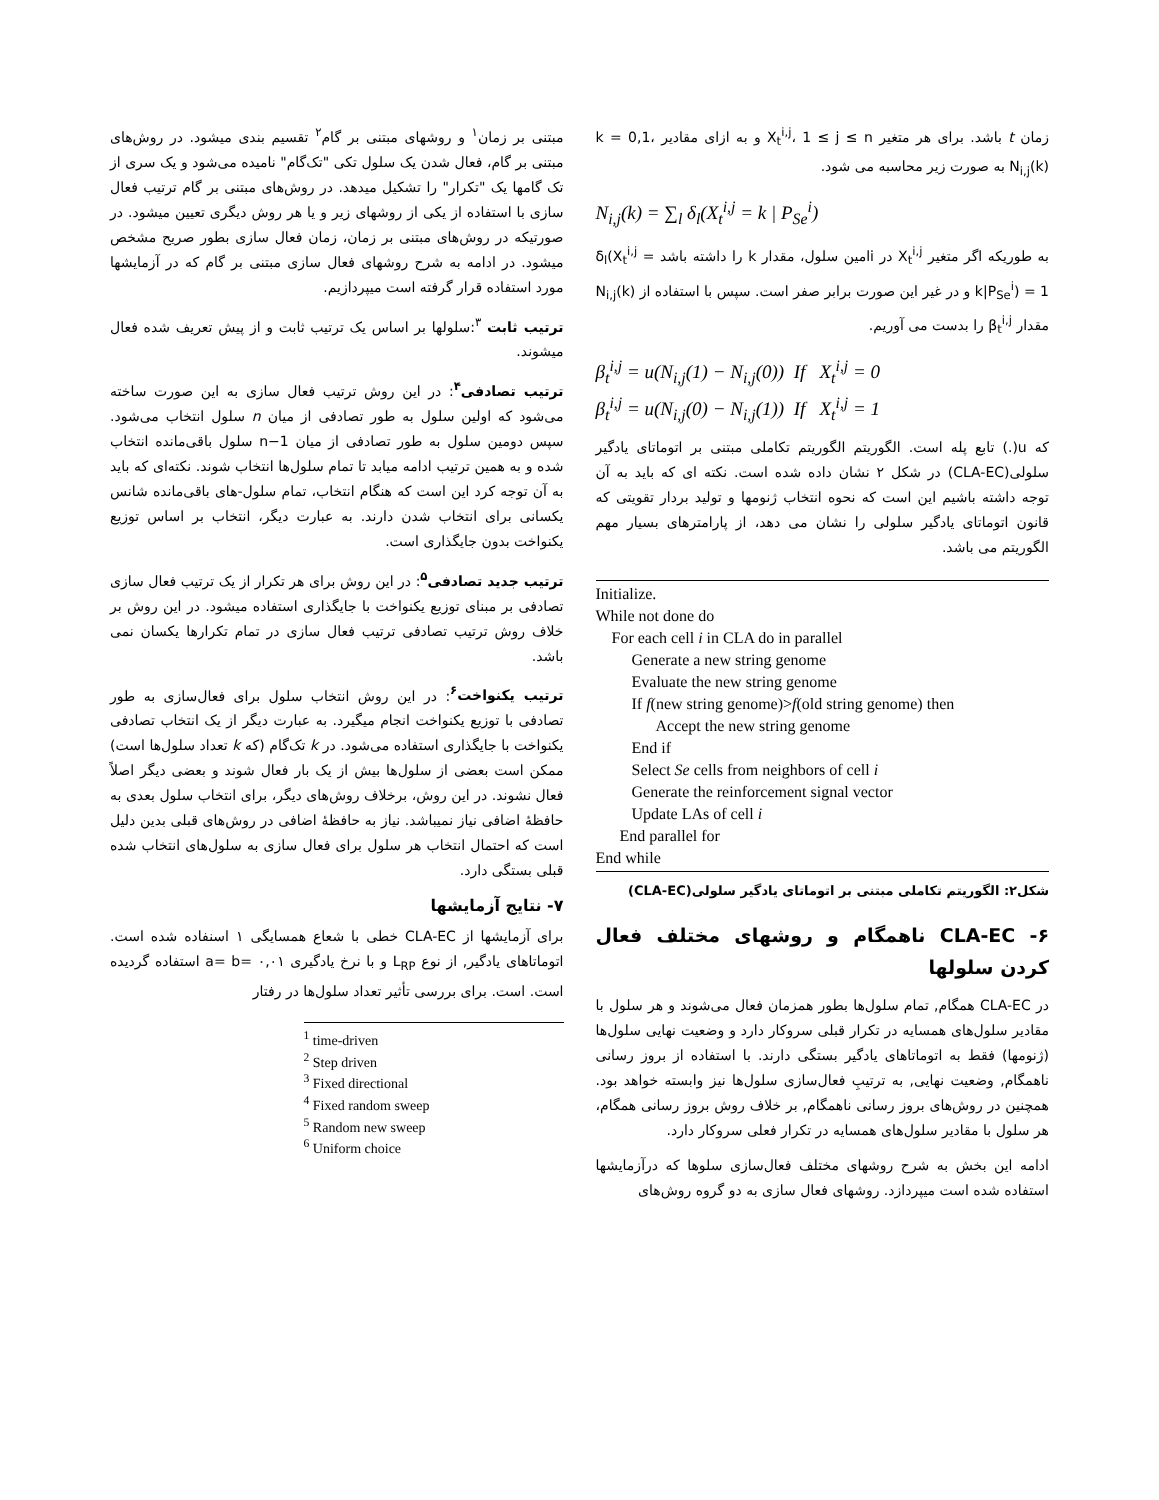زمان t باشد. برای هر متغیر X<sub>t</sub><sup>i,j</sup>، 1 ≤ j ≤ n و به ازای مقادیر k = 0,1، N<sub>i,j</sub>(k) به صورت زیر محاسبه می شود.
N<sub>i,j</sub>(k) = ∑<sub>l</sub> δ<sub>l</sub>(X<sub>t</sub><sup>i,j</sup> = k | P<sub>Se</sub><sup>i</sup>)
به طوریکه اگر متغیر X<sub>t</sub><sup>i,j</sup> در iامین سلول، مقدار k را داشته باشد δ<sub>l</sub>(X<sub>t</sub><sup>i,j</sup> = k|P<sub>Se</sub><sup>i</sup>) = 1 و در غیر این صورت برابر صفر است. سپس با استفاده از N<sub>i,j</sub>(k) مقدار β<sub>t</sub><sup>i,j</sup> را بدست می آوریم.
β<sub>t</sub><sup>i,j</sup> = u(N<sub>i,j</sub>(1) − N<sub>i,j</sub>(0)) If X<sub>t</sub><sup>i,j</sup> = 0
β<sub>t</sub><sup>i,j</sup> = u(N<sub>i,j</sub>(0) − N<sub>i,j</sub>(1)) If X<sub>t</sub><sup>i,j</sup> = 1
که u(.) تابع پله است. الگوریتم الگوریتم تکاملی مبتنی بر اتوماتای یادگیر سلولی(CLA-EC) در شکل ۲ نشان داده شده است. نکته ای که باید به آن توجه داشته باشیم این است که نحوه انتخاب ژنومها و تولید بردار تقویتی که قانون اتوماتای یادگیر سلولی را نشان می دهد، از پارامترهای بسیار مهم الگوریتم می باشد.
Initialize.
While not done do
For each cell i in CLA do in parallel
Generate a new string genome
Evaluate the new string genome
If f(new string genome)>f(old string genome) then
Accept the new string genome
End if
Select Se cells from neighbors of cell i
Generate the reinforcement signal vector
Update LAs of cell i
End parallel for
End while
شکل۲: الگوریتم تکاملی مبتنی بر اتوماتای یادگیر سلولی(CLA-EC)
۶- CLA-EC ناهمگام و روشهای مختلف فعال کردن سلولها
در CLA-EC همگام, تمام سلول‌ها بطور همزمان فعال می‌شوند و هر سلول با مقادیر سلول‌های همسایه در تکرار قبلی سروکار دارد و وضعیت نهایی سلول‌ها (ژنومها) فقط به اتوماتاهای یادگیر بستگی دارند. با استفاده از بروز رسانی ناهمگام, وضعیت نهایی, به ترتیبِ فعال‌سازی سلول‌ها نیز وابسته خواهد بود. همچنین در روش‌های بروز رسانی ناهمگام, بر خلاف روش بروز رسانی همگام، هر سلول با مقادیر سلول‌های همسایه در تکرار فعلی سروکار دارد.
ادامه این بخش به شرح روشهای مختلف فعال‌سازی سلوها که درآزمایشها استفاده شده است میپردازد. روشهای فعال سازی به دو گروه روش‌های
مبتنی بر زمان<sup>۱</sup> و روشهای مبتنی بر گام<sup>۲</sup> تقسیم بندی میشود. در روش‌های مبتنی بر گام، فعال شدن یک سلول تکی "تک‌گام" نامیده می‌شود و یک سری از تک گامها یک "تکرار" را تشکیل میدهد. در روش‌های مبتنی بر گام ترتیب فعال سازی با استفاده از یکی از روشهای زیر و یا هر روش دیگری تعیین میشود. در صورتیکه در روش‌های مبتنی بر زمان، زمان فعال سازی بطور صریح مشخص میشود. در ادامه به شرح روشهای فعال سازی مبتنی بر گام که در آزمایشها مورد استفاده قرار گرفته است میپردازیم.
ترتیب ثابت <sup>۳</sup>:سلولها بر اساس یک ترتیب ثابت و از پیش تعریف شده فعال میشوند.
ترتیب تصادفی<sup>۴</sup>: در این روش ترتیب فعال سازی به این صورت ساخته می‌شود که اولین سلول به طور تصادفی از میان n سلول انتخاب می‌شود. سپس دومین سلول به طور تصادفی از میان n−1 سلول باقی‌مانده انتخاب شده و به همین ترتیب ادامه میابد تا تمام سلول‌ها انتخاب شوند. نکته‌ای که باید به آن توجه کرد این است که هنگام انتخاب، تمام سلول-های باقی‌مانده شانس یکسانی برای انتخاب شدن دارند. به عبارت دیگر، انتخاب بر اساس توزیع یکنواخت بدون جایگذاری است.
ترتیب جدید تصادفی<sup>۵</sup>: در این روش برای هر تکرار از یک ترتیب فعال سازی تصادفی بر مبنای توزیع یکنواخت با جایگذاری استفاده میشود. در این روش بر خلاف روش ترتیب تصادفی ترتیب فعال سازی در تمام تکرارها یکسان نمی باشد.
ترتیب یکنواخت<sup>۶</sup>: در این روش انتخاب سلول برای فعال‌سازی به طور تصادفی با توزیع یکنواخت انجام میگیرد. به عبارت دیگر از یک انتخاب تصادفی یکنواخت با جایگذاری استفاده می‌شود. در k تک‌گام (که k تعداد سلول‌ها است) ممکن است بعضی از سلول‌ها بیش از یک بار فعال شوند و بعضی دیگر اصلاً فعال نشوند. در این روش، برخلاف روش‌های دیگر، برای انتخاب سلول بعدی به حافظهٔ اضافی نیاز نمیباشد. نیاز به حافظهٔ اضافی در روش‌های قبلی بدین دلیل است که احتمال انتخاب هر سلول برای فعال سازی به سلول‌های انتخاب شده قبلی بستگی دارد.
۷- نتایج آزمایشها
برای آزمایشها از CLA-EC خطی با شعاع همسایگی ۱ اسنفاده شده است. اتوماتاهای یادگیر, از نوع L<sub>RP</sub> و با نرخ یادگیری a= b= ۰,۰۱ استفاده گردیده است. است. برای بررسی تأثیر تعداد سلول‌ها در رفتار
<sup>1</sup> time-driven
<sup>2</sup> Step driven
<sup>3</sup> Fixed directional
<sup>4</sup> Fixed random sweep
<sup>5</sup> Random new sweep
<sup>6</sup> Uniform choice